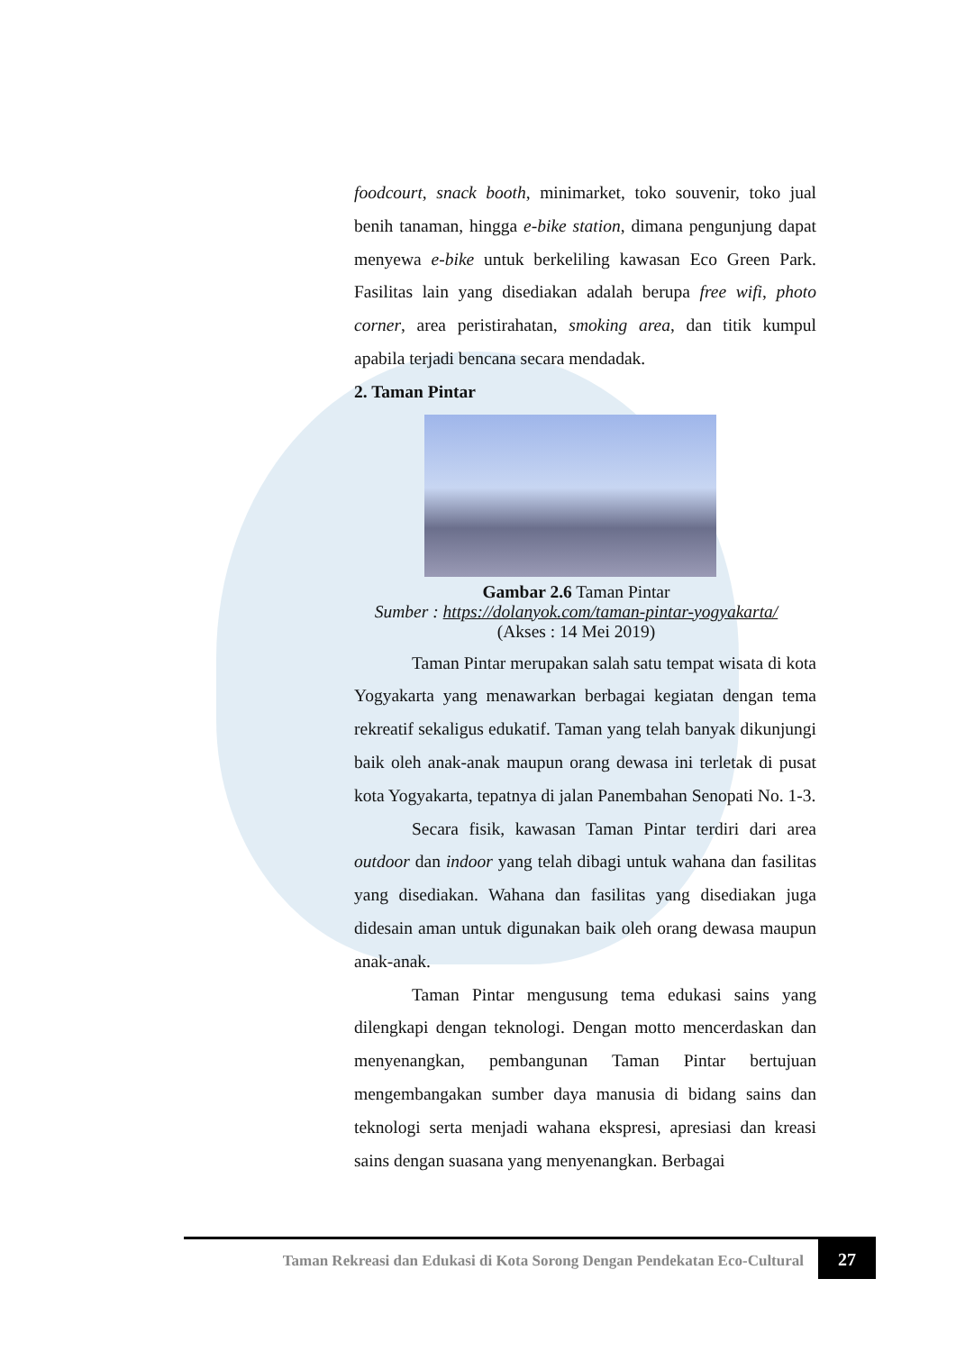foodcourt, snack booth, minimarket, toko souvenir, toko jual benih tanaman, hingga e-bike station, dimana pengunjung dapat menyewa e-bike untuk berkeliling kawasan Eco Green Park. Fasilitas lain yang disediakan adalah berupa free wifi, photo corner, area peristirahatan, smoking area, dan titik kumpul apabila terjadi bencana secara mendadak.
2. Taman Pintar
Gambar 2.6 Taman Pintar
Sumber : https://dolanyok.com/taman-pintar-yogyakarta/
(Akses : 14 Mei 2019)
Taman Pintar merupakan salah satu tempat wisata di kota Yogyakarta yang menawarkan berbagai kegiatan dengan tema rekreatif sekaligus edukatif. Taman yang telah banyak dikunjungi baik oleh anak-anak maupun orang dewasa ini terletak di pusat kota Yogyakarta, tepatnya di jalan Panembahan Senopati No. 1-3.
Secara fisik, kawasan Taman Pintar terdiri dari area outdoor dan indoor yang telah dibagi untuk wahana dan fasilitas yang disediakan. Wahana dan fasilitas yang disediakan juga didesain aman untuk digunakan baik oleh orang dewasa maupun anak-anak.
Taman Pintar mengusung tema edukasi sains yang dilengkapi dengan teknologi. Dengan motto mencerdaskan dan menyenangkan, pembangunan Taman Pintar bertujuan mengembangakan sumber daya manusia di bidang sains dan teknologi serta menjadi wahana ekspresi, apresiasi dan kreasi sains dengan suasana yang menyenangkan. Berbagai
Taman Rekreasi dan Edukasi di Kota Sorong Dengan Pendekatan Eco-Cultural
27